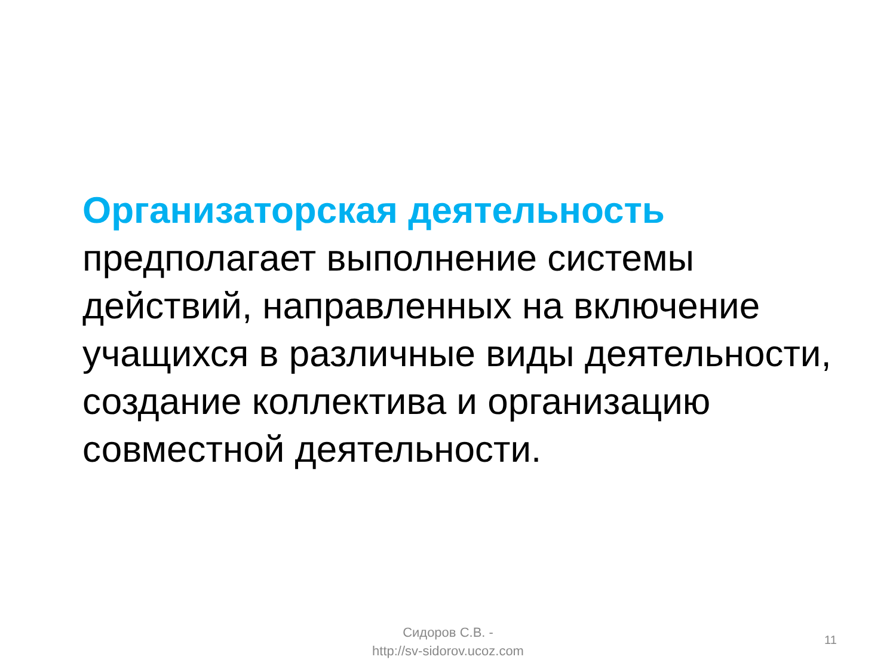Организаторская деятельность
предполагает выполнение системы действий, направленных на включение учащихся в различные виды деятельности, создание коллектива и организацию совместной деятельности.
Сидоров С.В. -
http://sv-sidorov.ucoz.com
11